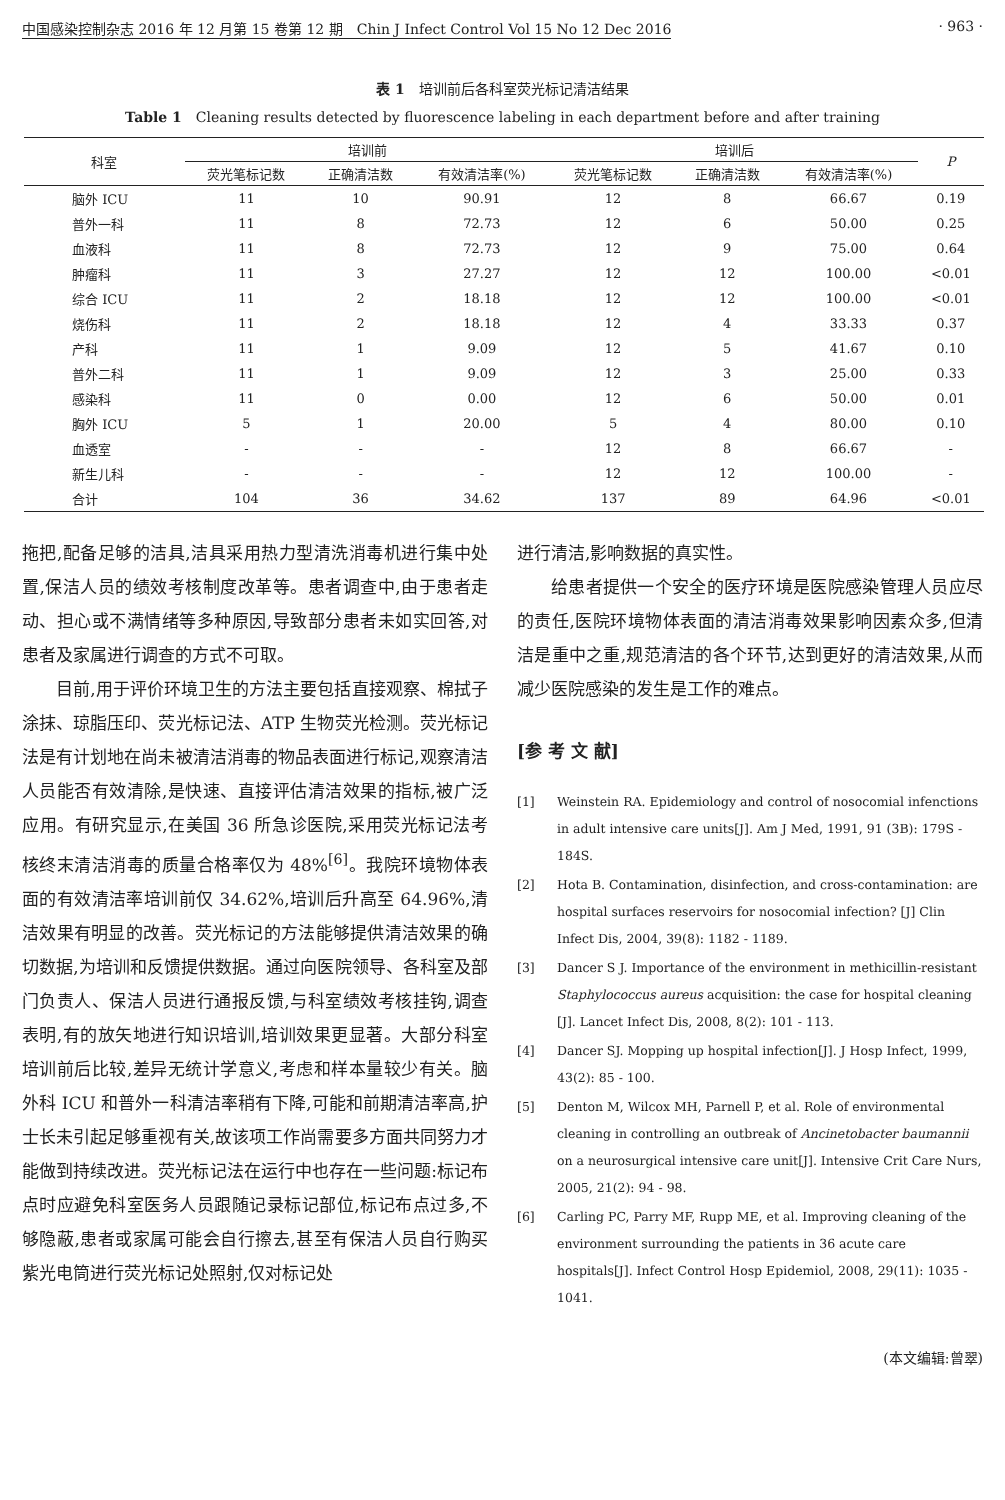中国感染控制杂志 2016 年 12 月第 15 卷第 12 期　Chin J Infect Control Vol 15 No 12 Dec 2016 · 963 ·
表 1　培训前后各科室荧光标记清洁结果
Table 1　Cleaning results detected by fluorescence labeling in each department before and after training
| 科室 | 培训前 | | | 培训后 | | | P |
| --- | --- | --- | --- | --- | --- | --- | --- |
| | 荧光笔标记数 | 正确清洁数 | 有效清洁率(%) | 荧光笔标记数 | 正确清洁数 | 有效清洁率(%) | |
| 脑外 ICU | 11 | 10 | 90.91 | 12 | 8 | 66.67 | 0.19 |
| 普外一科 | 11 | 8 | 72.73 | 12 | 6 | 50.00 | 0.25 |
| 血液科 | 11 | 8 | 72.73 | 12 | 9 | 75.00 | 0.64 |
| 肿瘤科 | 11 | 3 | 27.27 | 12 | 12 | 100.00 | <0.01 |
| 综合 ICU | 11 | 2 | 18.18 | 12 | 12 | 100.00 | <0.01 |
| 烧伤科 | 11 | 2 | 18.18 | 12 | 4 | 33.33 | 0.37 |
| 产科 | 11 | 1 | 9.09 | 12 | 5 | 41.67 | 0.10 |
| 普外二科 | 11 | 1 | 9.09 | 12 | 3 | 25.00 | 0.33 |
| 感染科 | 11 | 0 | 0.00 | 12 | 6 | 50.00 | 0.01 |
| 胸外 ICU | 5 | 1 | 20.00 | 5 | 4 | 80.00 | 0.10 |
| 血透室 | - | - | - | 12 | 8 | 66.67 | - |
| 新生儿科 | - | - | - | 12 | 12 | 100.00 | - |
| 合计 | 104 | 36 | 34.62 | 137 | 89 | 64.96 | <0.01 |
拖把,配备足够的洁具,洁具采用热力型清洗消毒机进行集中处置,保洁人员的绩效考核制度改革等。患者调查中,由于患者走动、担心或不满情绪等多种原因,导致部分患者未如实回答,对患者及家属进行调查的方式不可取。
目前,用于评价环境卫生的方法主要包括直接观察、棉拭子涂抹、琼脂压印、荧光标记法、ATP 生物荧光检测。荧光标记法是有计划地在尚未被清洁消毒的物品表面进行标记,观察清洁人员能否有效清除,是快速、直接评估清洁效果的指标,被广泛应用。有研究显示,在美国 36 所急诊医院,采用荧光标记法考核终末清洁消毒的质量合格率仅为 48%<sup>[6]</sup>。我院环境物体表面的有效清洁率培训前仅 34.62%,培训后升高至 64.96%,清洁效果有明显的改善。荧光标记的方法能够提供清洁效果的确切数据,为培训和反馈提供数据。通过向医院领导、各科室及部门负责人、保洁人员进行通报反馈,与科室绩效考核挂钩,调查表明,有的放矢地进行知识培训,培训效果更显著。大部分科室培训前后比较,差异无统计学意义,考虑和样本量较少有关。脑外科 ICU 和普外一科清洁率稍有下降,可能和前期清洁率高,护士长未引起足够重视有关,故该项工作尚需要多方面共同努力才能做到持续改进。荧光标记法在运行中也存在一些问题:标记布点时应避免科室医务人员跟随记录标记部位,标记布点过多,不够隐蔽,患者或家属可能会自行擦去,甚至有保洁人员自行购买紫光电筒进行荧光标记处照射,仅对标记处
进行清洁,影响数据的真实性。
给患者提供一个安全的医疗环境是医院感染管理人员应尽的责任,医院环境物体表面的清洁消毒效果影响因素众多,但清洁是重中之重,规范清洁的各个环节,达到更好的清洁效果,从而减少医院感染的发生是工作的难点。
[参 考 文 献]
[1] Weinstein RA. Epidemiology and control of nosocomial infenctions in adult intensive care units[J]. Am J Med, 1991, 91 (3B): 179S - 184S.
[2] Hota B. Contamination, disinfection, and cross-contamination: are hospital surfaces reservoirs for nosocomial infection? [J] Clin Infect Dis, 2004, 39(8): 1182 - 1189.
[3] Dancer S J. Importance of the environment in methicillin-resistant Staphylococcus aureus acquisition: the case for hospital cleaning [J]. Lancet Infect Dis, 2008, 8(2): 101 - 113.
[4] Dancer SJ. Mopping up hospital infection[J]. J Hosp Infect, 1999, 43(2): 85 - 100.
[5] Denton M, Wilcox MH, Parnell P, et al. Role of environmental cleaning in controlling an outbreak of Ancinetobacter baumannii on a neurosurgical intensive care unit[J]. Intensive Crit Care Nurs, 2005, 21(2): 94 - 98.
[6] Carling PC, Parry MF, Rupp ME, et al. Improving cleaning of the environment surrounding the patients in 36 acute care hospitals[J]. Infect Control Hosp Epidemiol, 2008, 29(11): 1035 - 1041.
(本文编辑:曾翠)